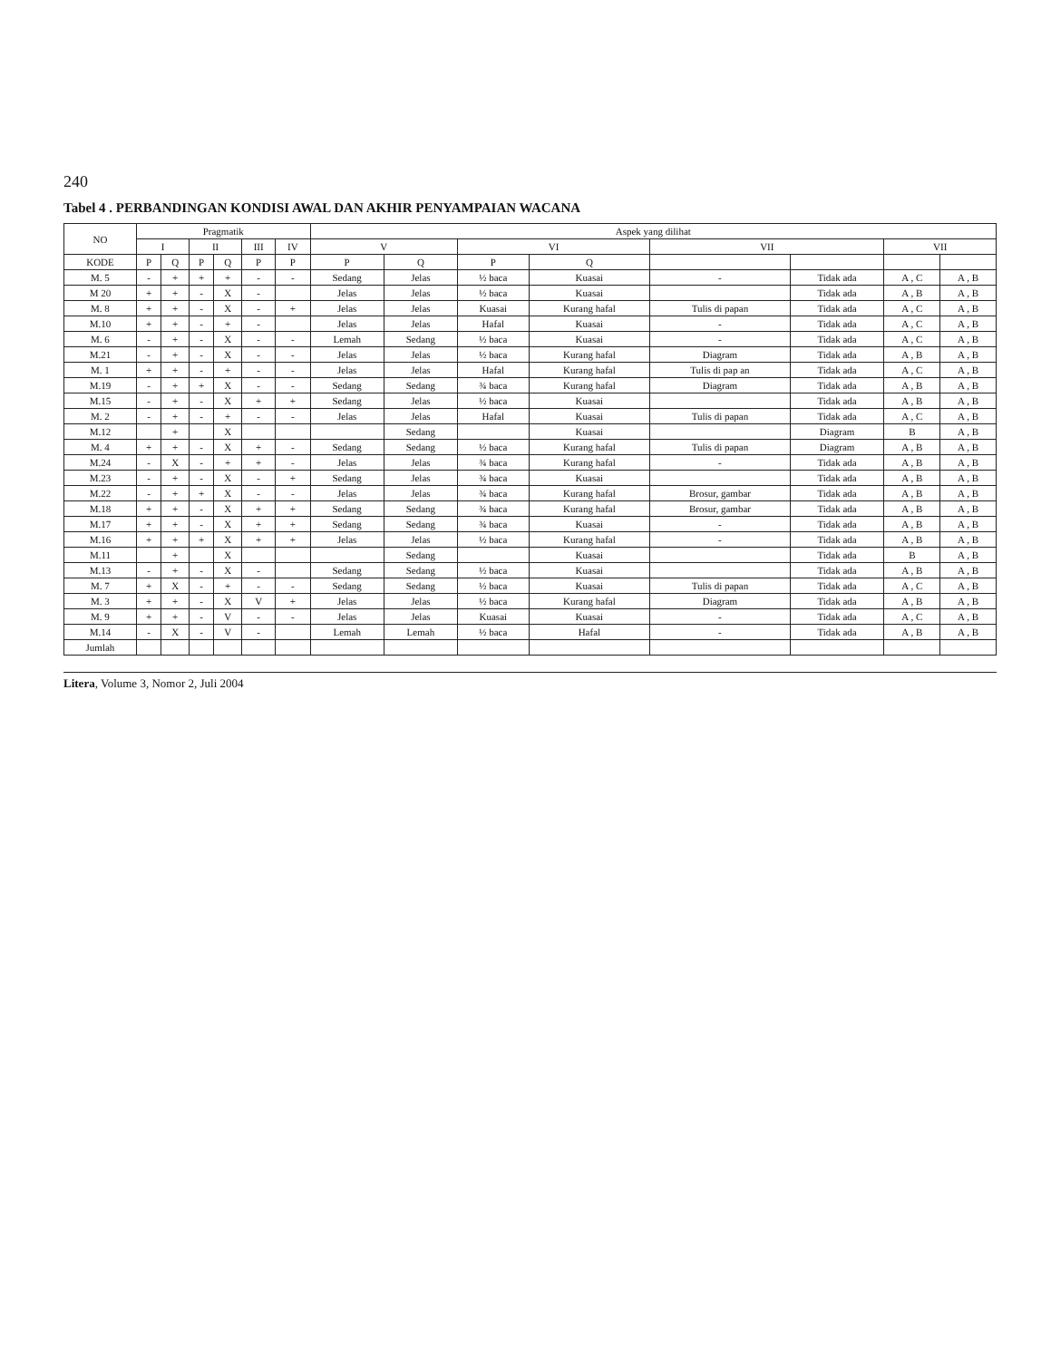240
Tabel 4 . PERBANDINGAN KONDISI AWAL DAN AKHIR PENYAMPAIAN WACANA
| NO | Pragmatik | | | | | | Aspek yang dilihat | | | | | | | |
| --- | --- | --- | --- | --- | --- | --- | --- | --- | --- | --- | --- | --- | --- | --- |
| | I | | II | | III | IV | V | | VI | | VII | | VII | |
| KODE | P | Q | P | Q | P | P | P | Q | P | Q | | | | |
| M. 5 | - | + | + | + | - | - | Sedang | Jelas | ½ baca | Kuasai | - | Tidak ada | A , C | A , B |
| M 20 | + | + | - | X | - | | Jelas | Jelas | ½ baca | Kuasai | | Tidak ada | A , B | A , B |
| M. 8 | + | + | - | X | - | + | Jelas | Jelas | Kuasai | Kurang hafal | Tulis di papan | Tidak ada | A , C | A , B |
| M.10 | + | + | - | + | - | | Jelas | Jelas | Hafal | Kuasai | - | Tidak ada | A , C | A , B |
| M. 6 | - | + | - | X | - | - | Lemah | Sedang | ½ baca | Kuasai | - | Tidak ada | A , C | A , B |
| M.21 | - | + | - | X | - | - | Jelas | Jelas | ½ baca | Kurang hafal | Diagram | Tidak ada | A , B | A , B |
| M. 1 | + | + | - | + | - | - | Jelas | Jelas | Hafal | Kurang hafal | Tulis di pap an | Tidak ada | A , C | A , B |
| M.19 | - | + | + | X | - | - | Sedang | Sedang | ¾ baca | Kurang hafal | Diagram | Tidak ada | A , B | A , B |
| M.15 | - | + | - | X | + | + | Sedang | Jelas | ½ baca | Kuasai | | Tidak ada | A , B | A , B |
| M. 2 | - | + | - | + | - | - | Jelas | Jelas | Hafal | Kuasai | Tulis di papan | Tidak ada | A , C | A , B |
| M.12 | | + | | X | | | | Sedang | | Kuasai | | Diagram | B | A , B |
| M. 4 | + | + | - | X | + | - | Sedang | Sedang | ½ baca | Kurang hafal | Tulis di papan | Diagram | A , B | A , B |
| M.24 | - | X | - | + | + | - | Jelas | Jelas | ¾ baca | Kurang hafal | - | Tidak ada | A , B | A , B |
| M.23 | - | + | - | X | - | + | Sedang | Jelas | ¾ baca | Kuasai | | Tidak ada | A , B | A , B |
| M.22 | - | + | + | X | - | - | Jelas | Jelas | ¾ baca | Kurang hafal | Brosur, gambar | Tidak ada | A , B | A , B |
| M.18 | + | + | - | X | + | + | Sedang | Sedang | ¾ baca | Kurang hafal | Brosur, gambar | Tidak ada | A , B | A , B |
| M.17 | + | + | - | X | + | + | Sedang | Sedang | ¾ baca | Kuasai | - | Tidak ada | A , B | A , B |
| M.16 | + | + | + | X | + | + | Jelas | Jelas | ½ baca | Kurang hafal | - | Tidak ada | A , B | A , B |
| M.11 | | + | | X | | | | Sedang | | Kuasai | | Tidak ada | B | A , B |
| M.13 | - | + | - | X | - | | Sedang | Sedang | ½ baca | Kuasai | | Tidak ada | A , B | A , B |
| M. 7 | + | X | - | + | - | - | Sedang | Sedang | ½ baca | Kuasai | Tulis di papan | Tidak ada | A , C | A , B |
| M. 3 | + | + | - | X | V | + | Jelas | Jelas | ½ baca | Kurang hafal | Diagram | Tidak ada | A , B | A , B |
| M. 9 | + | + | - | V | - | - | Jelas | Jelas | Kuasai | Kuasai | - | Tidak ada | A , C | A , B |
| M.14 | - | X | - | V | - | | Lemah | Lemah | ½ baca | Hafal | - | Tidak ada | A , B | A , B |
| Jumlah | | | | | | | | | | | | | | |
Litera, Volume 3, Nomor 2, Juli 2004